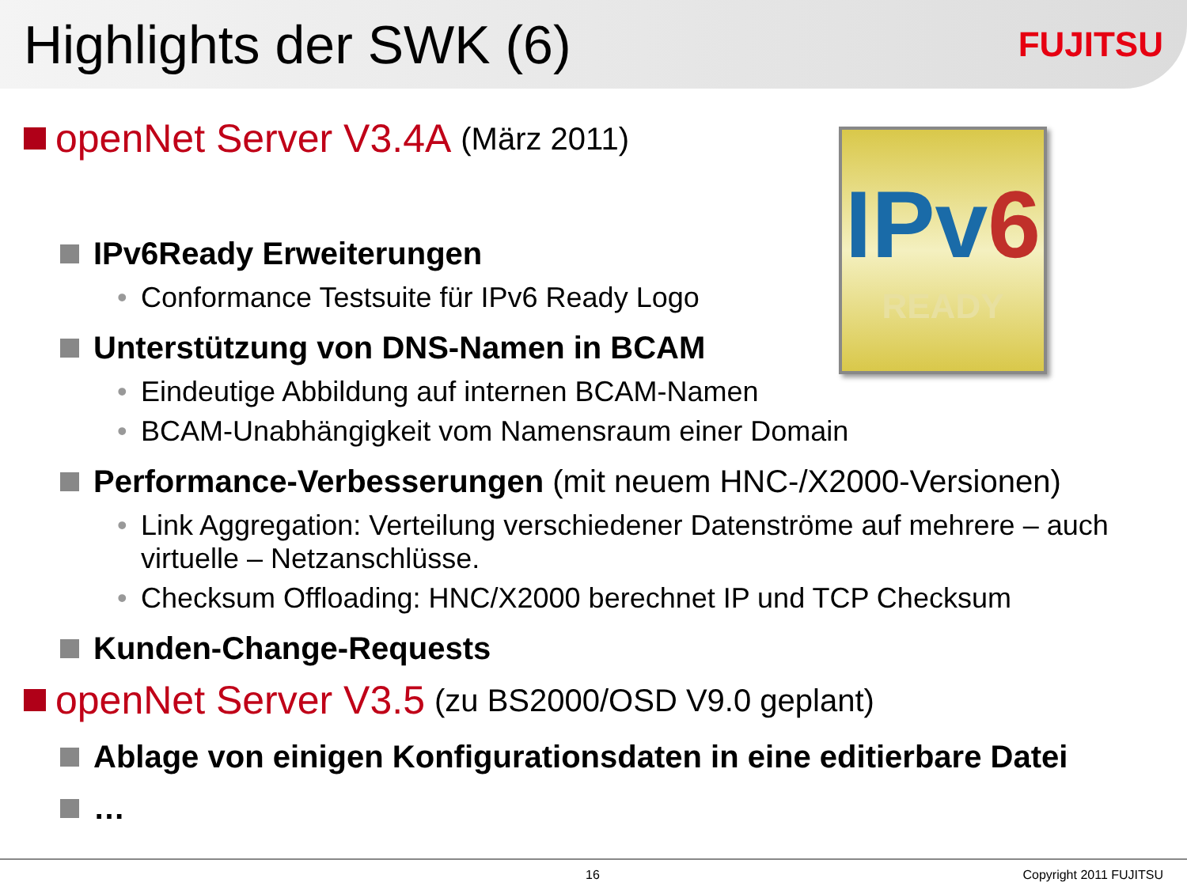Highlights der SWK (6)
FUJITSU
IPv6
READY
openNet Server V3.4A (März 2011)
IPv6Ready Erweiterungen
• Conformance Testsuite für IPv6 Ready Logo
Unterstützung von DNS-Namen in BCAM
• Eindeutige Abbildung auf internen BCAM-Namen
• BCAM-Unabhängigkeit vom Namensraum einer Domain
Performance-Verbesserungen (mit neuem HNC-/X2000-Versionen)
• Link Aggregation: Verteilung verschiedener Datenströme auf mehrere – auch virtuelle – Netzanschlüsse.
• Checksum Offloading: HNC/X2000 berechnet IP und TCP Checksum
Kunden-Change-Requests
openNet Server V3.5 (zu BS2000/OSD V9.0 geplant)
Ablage von einigen Konfigurationsdaten in eine editierbare Datei
…
16 Copyright 2011 FUJITSU